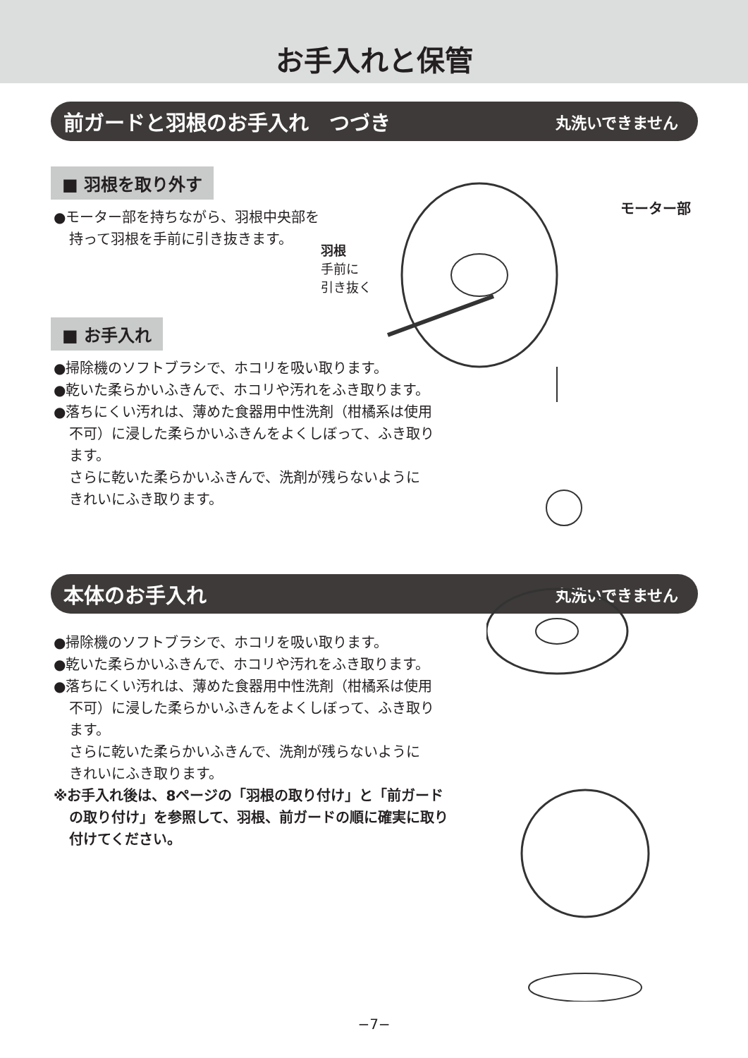お手入れと保管
前ガードと羽根のお手入れ　つづき 丸洗いできません
■ 羽根を取り外す
●モーター部を持ちながら、羽根中央部を
持って羽根を手前に引き抜きます。
羽根
手前に
引き抜く
モーター部
■ お手入れ
●掃除機のソフトブラシで、ホコリを吸い取ります。
●乾いた柔らかいふきんで、ホコリや汚れをふき取ります。
●落ちにくい汚れは、薄めた食器用中性洗剤（柑橘系は使用
不可）に浸した柔らかいふきんをよくしぼって、ふき取り
ます。
さらに乾いた柔らかいふきんで、洗剤が残らないように
きれいにふき取ります。
本体のお手入れ 丸洗いできません
●掃除機のソフトブラシで、ホコリを吸い取ります。
●乾いた柔らかいふきんで、ホコリや汚れをふき取ります。
●落ちにくい汚れは、薄めた食器用中性洗剤（柑橘系は使用
不可）に浸した柔らかいふきんをよくしぼって、ふき取り
ます。
さらに乾いた柔らかいふきんで、洗剤が残らないように
きれいにふき取ります。
※お手入れ後は、8ページの「羽根の取り付け」と「前ガード
の取り付け」を参照して、羽根、前ガードの順に確実に取り
付けてください。
−7−